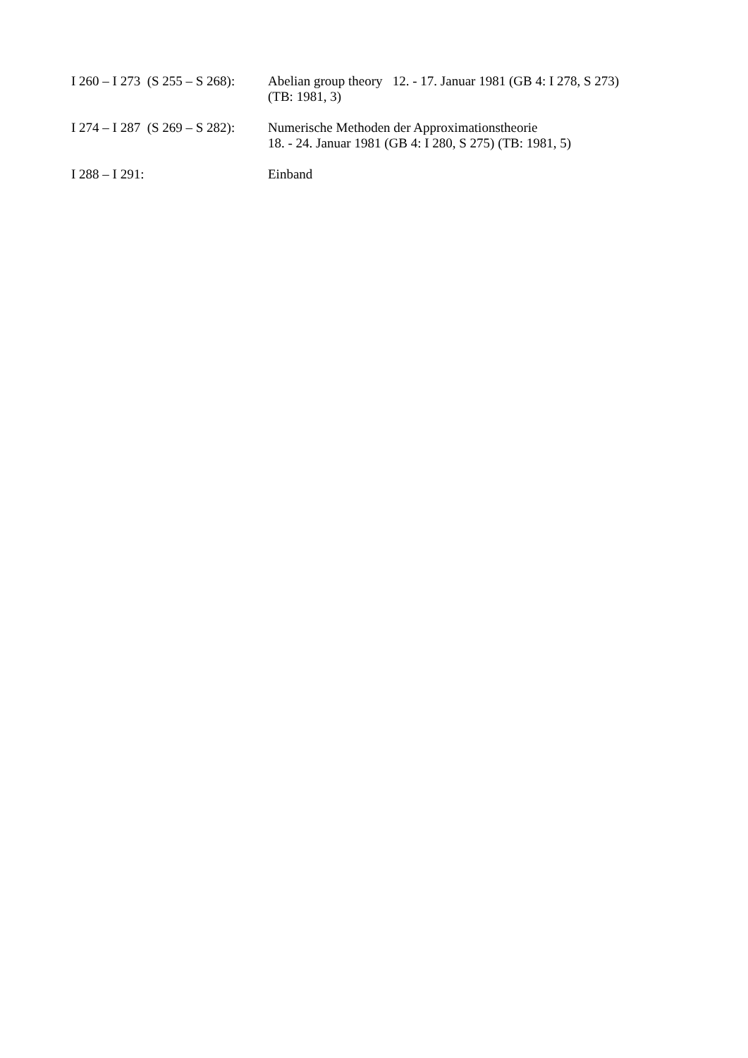I 260 – I 273 (S 255 – S 268):
Abelian group theory 12. - 17. Januar 1981 (GB 4: I 278, S 273)
(TB: 1981, 3)
I 274 – I 287 (S 269 – S 282):
Numerische Methoden der Approximationstheorie
18. - 24. Januar 1981 (GB 4: I 280, S 275) (TB: 1981, 5)
I 288 – I 291: Einband